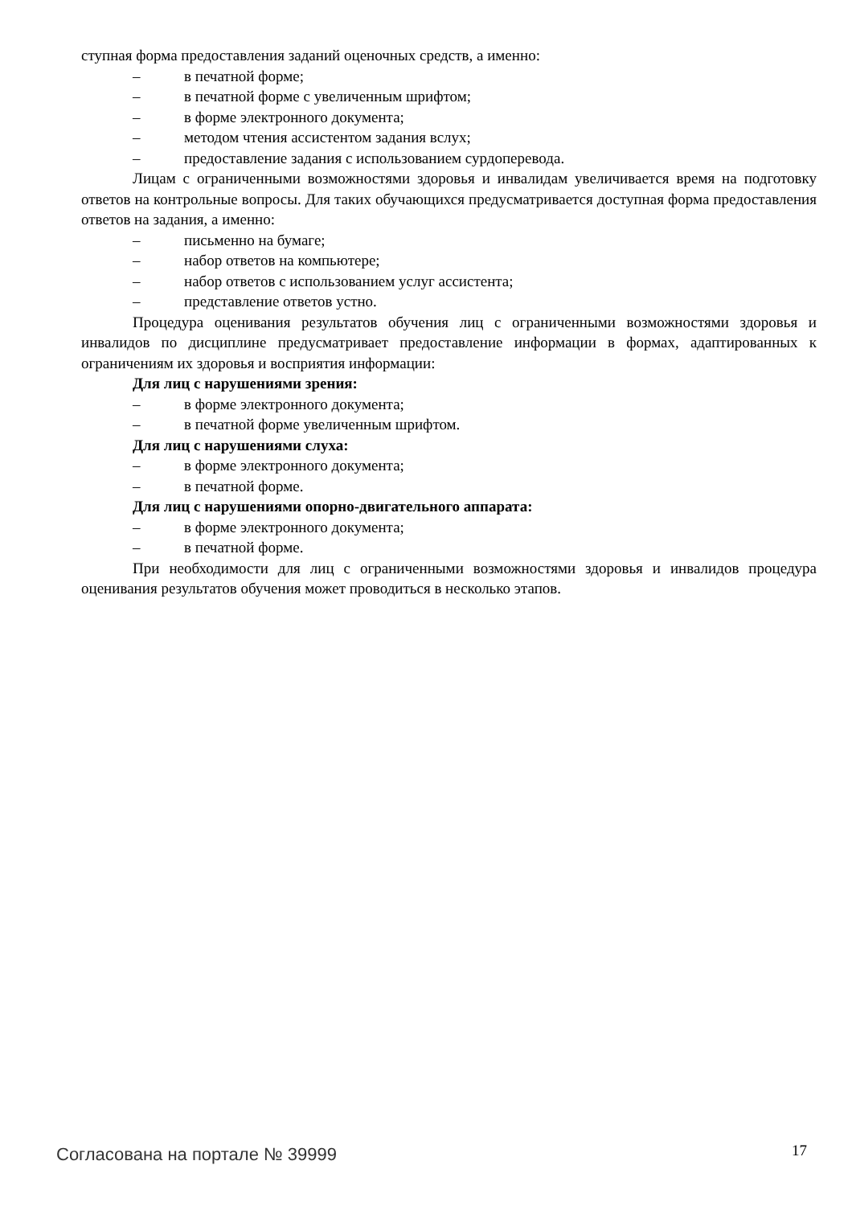ступная форма предоставления заданий оценочных средств, а именно:
– в печатной форме;
– в печатной форме с увеличенным шрифтом;
– в форме электронного документа;
– методом чтения ассистентом задания вслух;
– предоставление задания с использованием сурдоперевода.
Лицам с ограниченными возможностями здоровья и инвалидам увеличивается время на подготовку ответов на контрольные вопросы. Для таких обучающихся предусматривается доступная форма предоставления ответов на задания, а именно:
– письменно на бумаге;
– набор ответов на компьютере;
– набор ответов с использованием услуг ассистента;
– представление ответов устно.
Процедура оценивания результатов обучения лиц с ограниченными возможностями здоровья и инвалидов по дисциплине предусматривает предоставление информации в формах, адаптированных к ограничениям их здоровья и восприятия информации:
Для лиц с нарушениями зрения:
– в форме электронного документа;
– в печатной форме увеличенным шрифтом.
Для лиц с нарушениями слуха:
– в форме электронного документа;
– в печатной форме.
Для лиц с нарушениями опорно-двигательного аппарата:
– в форме электронного документа;
– в печатной форме.
При необходимости для лиц с ограниченными возможностями здоровья и инвалидов процедура оценивания результатов обучения может проводиться в несколько этапов.
Согласована на портале № 39999 17